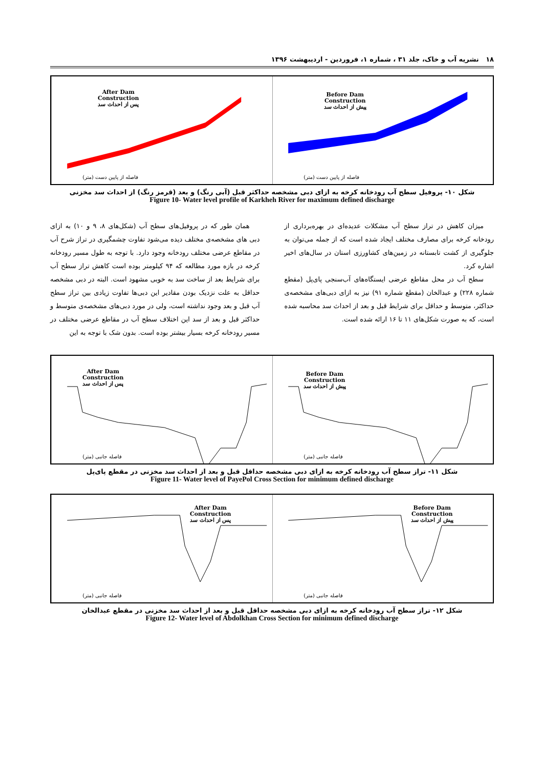۱۸ نشریه آب و خاک، جلد ۳۱ ، شماره ۱، فروردین - اردیبهشت ۱۳۹۶
After Dam
Construction
پس از احداث سد
فاصله از پایین دست (متر)
Before Dam
Construction
پیش از احداث سد
فاصله از پایین دست (متر)
شکل ۱۰- پروفیل سطح آب رودخانه کرخه به ازای دبی مشخصه حداکثر قبل (آبی رنگ) و بعد (قرمز رنگ) از احداث سد مخزنی
Figure 10- Water level profile of Karkheh River for maximum defined discharge
همان طور که در پروفیل‌های سطح آب (شکل‌های ۸، ۹ و ۱۰) به ازای دبی های مشخصه‌ی مختلف دیده می‌شود تفاوت چشمگیری در تراز شرح آب در مقاطع عرضی مختلف رودخانه وجود دارد. با توجه به طول مسیر رودخانه کرخه در بازه مورد مطالعه که ۹۴ کیلومتر بوده است کاهش تراز سطح آب برای شرایط بعد از ساخت سد به خوبی مشهود است. البته در دبی مشخصه حداقل به علت نزدیک بودن مقادیر این دبی‌ها تفاوت زیادی بین تراز سطح آب قبل و بعد وجود نداشته است، ولی در مورد دبی‌های مشخصه‌ی متوسط و حداکثر قبل و بعد از سد این اختلاف سطح آب در مقاطع عرضی مختلف در مسیر رودخانه کرخه بسیار بیشتر بوده است. بدون شک با توجه به این
میزان کاهش در تراز سطح آب مشکلات عدیده‌ای در بهره‌برداری از رودخانه کرخه برای مصارف مختلف ایجاد شده است که از جمله می‌توان به جلوگیری از کشت تابستانه در زمین‌های کشاورزی استان در سال‌های اخیر اشاره کرد.
سطح آب در محل مقاطع عرضی ایستگاه‌های آب‌سنجی پای‌پل (مقطع شماره ۲۲۸) و عبدالخان (مقطع شماره ۹۱) نیز به ازای دبی‌های مشخصه‌ی حداکثر، متوسط و حداقل برای شرایط قبل و بعد از احداث سد محاسبه شده است، که به صورت شکل‌های ۱۱ تا ۱۶ ارائه شده است.
After Dam
Construction
پس از احداث سد
فاصله جانبی (متر)
Before Dam
Construction
پیش از احداث سد
فاصله جانبی (متر)
شکل ۱۱- تراز سطح آب رودخانه کرخه به ازای دبی مشخصه حداقل قبل و بعد از احداث سد مخزنی در مقطع پای‌پل
Figure 11- Water level of PayePol Cross Section for minimum defined discharge
After Dam
Construction
پس از احداث سد
فاصله جانبی (متر)
Before Dam
Construction
پیش از احداث سد
فاصله جانبی (متر)
شکل ۱۲- تراز سطح آب رودخانه کرخه به ازای دبی مشخصه حداقل قبل و بعد از احداث سد مخزنی در مقطع عبدالخان
Figure 12- Water level of Abdolkhan Cross Section for minimum defined discharge